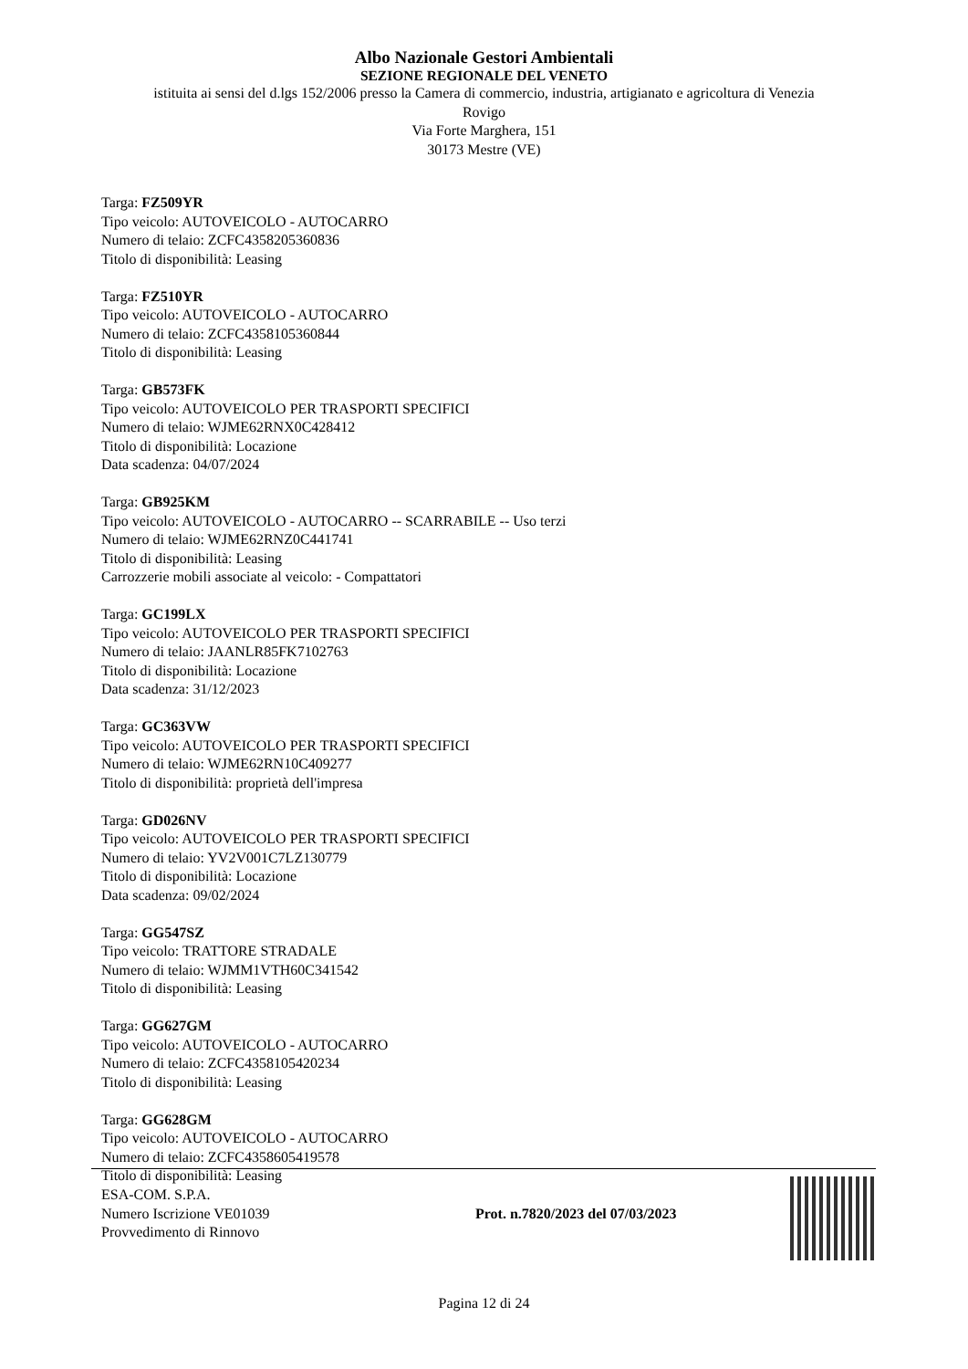Albo Nazionale Gestori Ambientali
SEZIONE REGIONALE DEL VENETO
istituita ai sensi del d.lgs 152/2006 presso la Camera di commercio, industria, artigianato e agricoltura di Venezia
Rovigo
Via Forte Marghera, 151
30173 Mestre (VE)
Targa: FZ509YR
Tipo veicolo: AUTOVEICOLO - AUTOCARRO
Numero di telaio: ZCFC4358205360836
Titolo di disponibilità: Leasing
Targa: FZ510YR
Tipo veicolo: AUTOVEICOLO - AUTOCARRO
Numero di telaio: ZCFC4358105360844
Titolo di disponibilità: Leasing
Targa: GB573FK
Tipo veicolo: AUTOVEICOLO PER TRASPORTI SPECIFICI
Numero di telaio: WJME62RNX0C428412
Titolo di disponibilità: Locazione
Data scadenza: 04/07/2024
Targa: GB925KM
Tipo veicolo: AUTOVEICOLO - AUTOCARRO -- SCARRABILE -- Uso terzi
Numero di telaio: WJME62RNZ0C441741
Titolo di disponibilità: Leasing
Carrozzerie mobili associate al veicolo: - Compattatori
Targa: GC199LX
Tipo veicolo: AUTOVEICOLO PER TRASPORTI SPECIFICI
Numero di telaio: JAANLR85FK7102763
Titolo di disponibilità: Locazione
Data scadenza: 31/12/2023
Targa: GC363VW
Tipo veicolo: AUTOVEICOLO PER TRASPORTI SPECIFICI
Numero di telaio: WJME62RN10C409277
Titolo di disponibilità: proprietà dell'impresa
Targa: GD026NV
Tipo veicolo: AUTOVEICOLO PER TRASPORTI SPECIFICI
Numero di telaio: YV2V001C7LZ130779
Titolo di disponibilità: Locazione
Data scadenza: 09/02/2024
Targa: GG547SZ
Tipo veicolo: TRATTORE STRADALE
Numero di telaio: WJMM1VTH60C341542
Titolo di disponibilità: Leasing
Targa: GG627GM
Tipo veicolo: AUTOVEICOLO - AUTOCARRO
Numero di telaio: ZCFC4358105420234
Titolo di disponibilità: Leasing
Targa: GG628GM
Tipo veicolo: AUTOVEICOLO - AUTOCARRO
Numero di telaio: ZCFC4358605419578
Titolo di disponibilità: Leasing
ESA-COM. S.P.A.
Numero Iscrizione VE01039
Provvedimento di Rinnovo
Prot. n.7820/2023 del 07/03/2023
Pagina 12 di 24